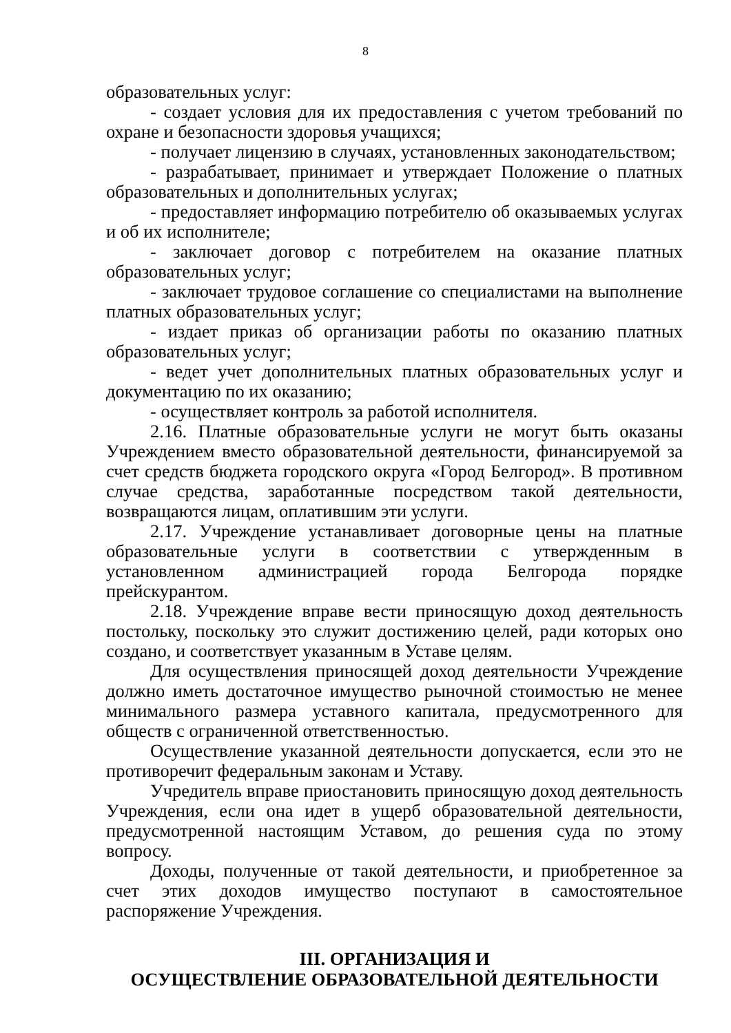8
образовательных услуг:
- создает условия для их предоставления с учетом требований по охране и безопасности здоровья учащихся;
- получает лицензию в случаях, установленных законодательством;
- разрабатывает, принимает и утверждает Положение о платных образовательных и дополнительных услугах;
- предоставляет информацию потребителю об оказываемых услугах и об их исполнителе;
- заключает договор с потребителем на оказание платных образовательных услуг;
- заключает трудовое соглашение со специалистами на выполнение платных образовательных услуг;
- издает приказ об организации работы по оказанию платных образовательных услуг;
- ведет учет дополнительных платных образовательных услуг и документацию по их оказанию;
- осуществляет контроль за работой исполнителя.
2.16. Платные образовательные услуги не могут быть оказаны Учреждением вместо образовательной деятельности, финансируемой за счет средств бюджета городского округа «Город Белгород». В противном случае средства, заработанные посредством такой деятельности, возвращаются лицам, оплатившим эти услуги.
2.17. Учреждение устанавливает договорные цены на платные образовательные услуги в соответствии с утвержденным в установленном администрацией города Белгорода порядке прейскурантом.
2.18. Учреждение вправе вести приносящую доход деятельность постольку, поскольку это служит достижению целей, ради которых оно создано, и соответствует указанным в Уставе целям.
Для осуществления приносящей доход деятельности Учреждение должно иметь достаточное имущество рыночной стоимостью не менее минимального размера уставного капитала, предусмотренного для обществ с ограниченной ответственностью.
Осуществление указанной деятельности допускается, если это не противоречит федеральным законам и Уставу.
Учредитель вправе приостановить приносящую доход деятельность Учреждения, если она идет в ущерб образовательной деятельности, предусмотренной настоящим Уставом, до решения суда по этому вопросу.
Доходы, полученные от такой деятельности, и приобретенное за счет этих доходов имущество поступают в самостоятельное распоряжение Учреждения.
III. ОРГАНИЗАЦИЯ И
ОСУЩЕСТВЛЕНИЕ ОБРАЗОВАТЕЛЬНОЙ ДЕЯТЕЛЬНОСТИ